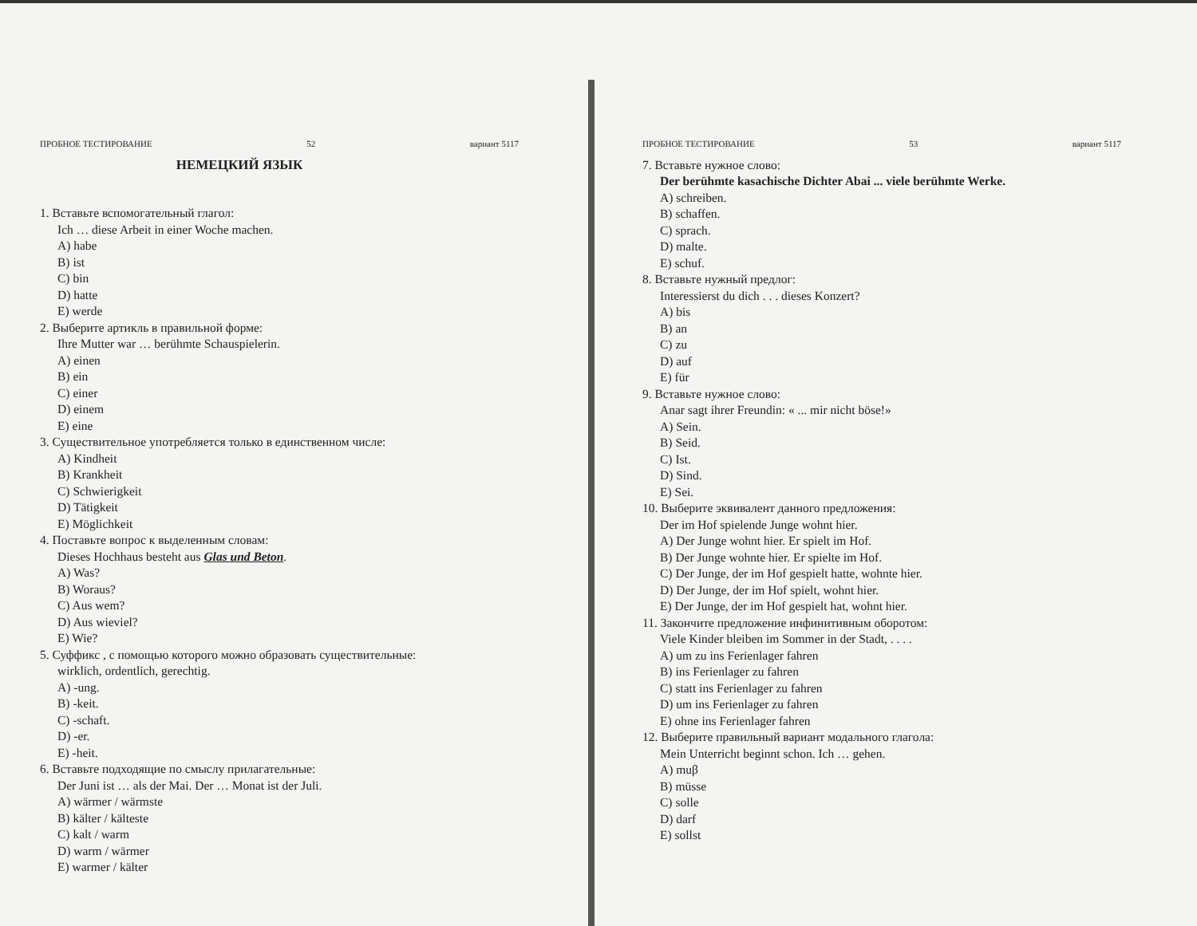ПРОБНОЕ ТЕСТИРОВАНИЕ 52 вариант 5117
НЕМЕЦКИЙ ЯЗЫК
1. Вставьте вспомогательный глагол:
Ich … diese Arbeit in einer Woche machen.
A) habe
B) ist
C) bin
D) hatte
E) werde
2. Выберите артикль в правильной форме:
Ihre Mutter war … berühmte Schauspielerin.
A) einen
B) ein
C) einer
D) einem
E) eine
3. Существительное употребляется только в единственном числе:
A) Kindheit
B) Krankheit
C) Schwierigkeit
D) Tätigkeit
E) Möglichkeit
4. Поставьте вопрос к выделенным словам:
Dieses Hochhaus besteht aus Glas und Beton.
A) Was?
B) Woraus?
C) Aus wem?
D) Aus wieviel?
E) Wie?
5. Суффикс , с помощью которого можно образовать существительные:
wirklich, ordentlich, gerechtig.
A) -ung.
B) -keit.
C) -schaft.
D) -er.
E) -heit.
6. Вставьте подходящие по смыслу прилагательные:
Der Juni ist … als der Mai. Der … Monat ist der Juli.
A) wärmer / wärmste
B) kälter / kälteste
C) kalt / warm
D) warm / wärmer
E) warmer / kälter
ПРОБНОЕ ТЕСТИРОВАНИЕ 53 вариант 5117
7. Вставьте нужное слово:
Der berühmte kasachische Dichter Abai ... viele berühmte Werke.
A) schreiben.
B) schaffen.
C) sprach.
D) malte.
E) schuf.
8. Вставьте нужный предлог:
Interessierst du dich . . . dieses Konzert?
A) bis
B) an
C) zu
D) auf
E) für
9. Вставьте нужное слово:
Anar sagt ihrer Freundin: « ... mir nicht böse!»
A) Sein.
B) Seid.
C) Ist.
D) Sind.
E) Sei.
10. Выберите эквивалент данного предложения:
Der im Hof spielende Junge wohnt hier.
A) Der Junge wohnt hier. Er spielt im Hof.
B) Der Junge wohnte hier. Er spielte im Hof.
C) Der Junge, der im Hof gespielt hatte, wohnte hier.
D) Der Junge, der im Hof spielt, wohnt hier.
E) Der Junge, der im Hof gespielt hat, wohnt hier.
11. Закончите предложение инфинитивным оборотом:
Viele Kinder bleiben im Sommer in der Stadt, . . . .
A) um zu ins Ferienlager fahren
B) ins Ferienlager zu fahren
C) statt ins Ferienlager zu fahren
D) um ins Ferienlager zu fahren
E) ohne ins Ferienlager fahren
12. Выберите правильный вариант модального глагола:
Mein Unterricht beginnt schon. Ich … gehen.
A) muβ
B) müsse
C) solle
D) darf
E) sollst